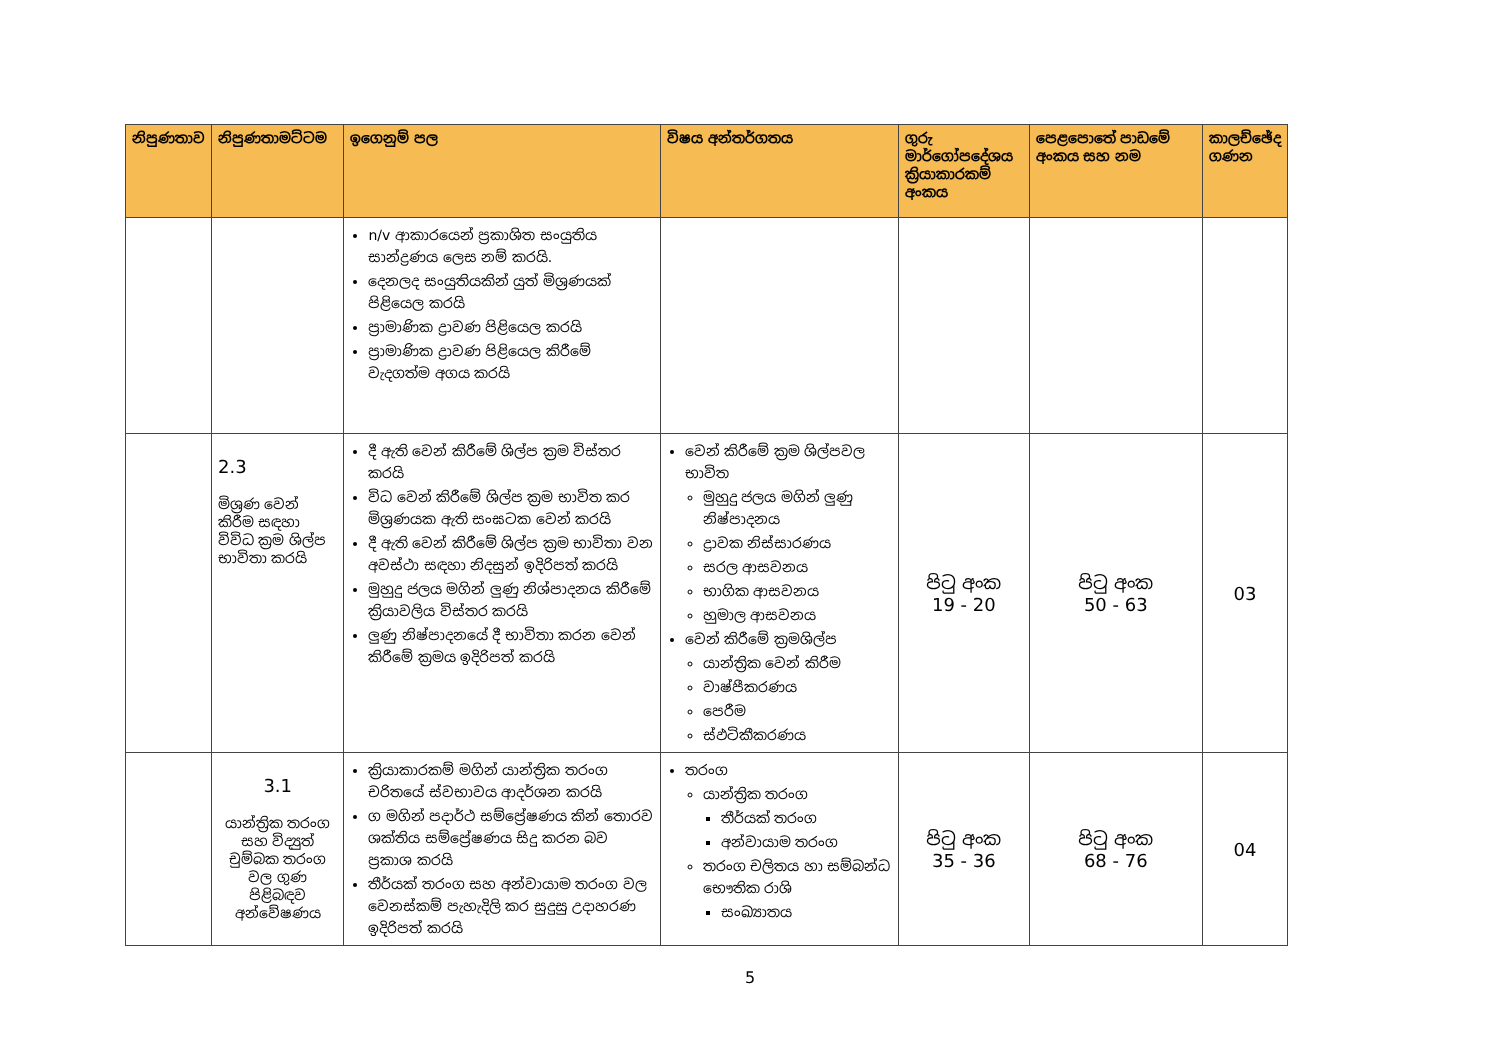| නිපුණතාව | නිපුණතාමට්ටම | ඉගෙනුම් පල | විෂය අන්තර්ගතය | ගුරු මාර්ගෝපදේශය ක්‍රියාකාරකම් අංකය | පෙළපොතේ පාඩමේ අංකය සහ නම | කාලච්ඡේද ගණන |
| --- | --- | --- | --- | --- | --- | --- |
| | | n/v ආකාරයෙන් ප්‍රකාශිත සංයුතිය සාන්ද්‍රණය ලෙස නම් කරයි. දෙනලද සංයුතියකින් යුත් මිශ්‍රණයක් පිළියෙල කරයි ප්‍රාමාණික ද්‍රාවණ පිළියෙල කරයි ප්‍රාමාණික ද්‍රාවණ පිළියෙල කිරීමේ වැදගත්ම අගය කරයි | | | | |
| | 2.3 මිශ්‍රණ වෙන් කිරීම සඳහා විවිධ ක්‍රම ශිල්ප භාවිතා කරයි | දී ඇති වෙන් කිරීමේ ශිල්ප ක්‍රම විස්තර කරයි විධ වෙන් කිරීමේ ශිල්ප ක්‍රම භාවිත කර මිශ්‍රණයක ඇති සංඝටක වෙන් කරයි දී ඇති වෙන් කිරීමේ ශිල්ප ක්‍රම භාවිතා වන අවස්ථා සඳහා නිදසුන් ඉදිරිපත් කරයි මුහුදු ජලය මගින් ලුණු නිශ්පාදනය කිරීමේ ක්‍රියාවලිය විස්තර කරයි ලුණු නිෂ්පාදනයේ දී භාවිතා කරන වෙන් කිරීමේ ක්‍රමය ඉදිරිපත් කරයි | වෙන් කිරීමේ ක්‍රම ශිල්පවල භාවිත මුහුදු ජලය මගින් ලුණු නිෂ්පාදනය ද්‍රාවක නිස්සාරණය සරල ආසවනය භාගික ආසවනය හුමාල ආසවනය වෙන් කිරීමේ ක්‍රමශිල්ප යාන්ත්‍රික වෙන් කිරීම වාෂ්පීකරණය පෙරීම ස්ඵටිකීකරණය | පිටු අංක 19 - 20 | පිටු අංක 50 - 63 | 03 |
| | 3.1 යාන්ත්‍රික තරංග සහ විද්‍යුත් චුම්බක තරංග වල ගුණ පිළිබඳව අන්වේෂණය | ක්‍රියාකාරකම් මගින් යාන්ත්‍රික තරංග චරිතයේ ස්වභාවය ආදර්ශන කරයි ග මගින් පදාර්ථ සම්ප්‍රේෂණය කින් තොරව ශක්තිය සම්ප්‍රේෂණය සිදු කරන බව ප්‍රකාශ කරයි තීර්යක් තරංග සහ අන්වායාම තරංග වල වෙනස්කම් පැහැදිලි කර සුදුසු උදාහරණ ඉදිරිපත් කරයි | තරංග යාන්ත්‍රික තරංග තීර්යක් තරංග අන්වායාම තරංග තරංග චලිතය හා සම්බන්ධ භෞතික රාශි සංඛ්‍යාතය | පිටු අංක 35 - 36 | පිටු අංක 68 - 76 | 04 |
5